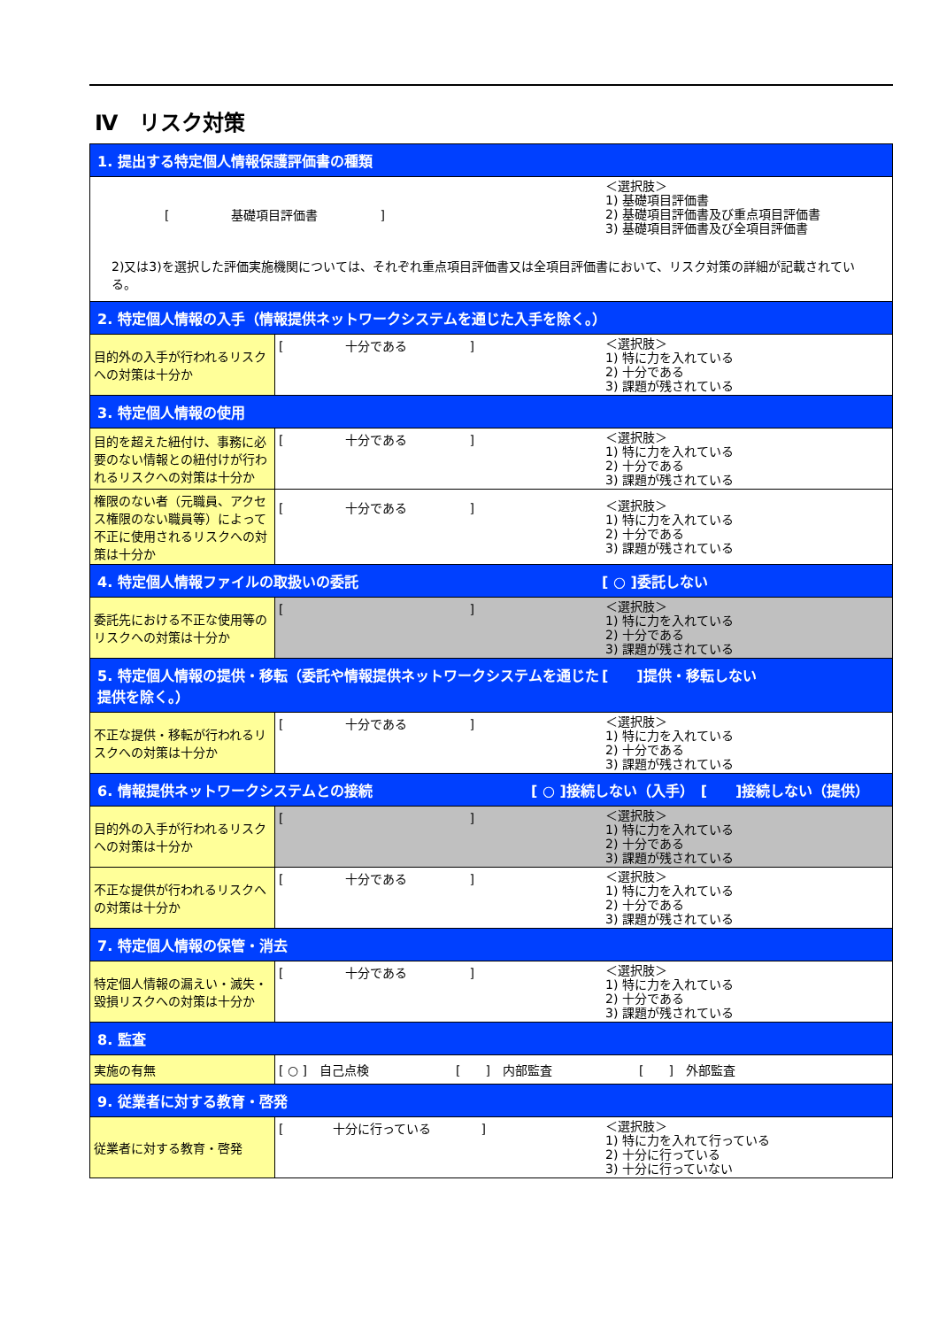Ⅳ　リスク対策
| 1. 提出する特定個人情報保護評価書の種類 | |
| [ 基礎項目評価書 ] ＜選択肢＞ 1) 基礎項目評価書 2) 基礎項目評価書及び重点項目評価書 3) 基礎項目評価書及び全項目評価書 2)又は3)を選択した評価実施機関については、それぞれ重点項目評価書又は全項目評価書において、リスク対策の詳細が記載されている。 | |
| 2. 特定個人情報の入手（情報提供ネットワークシステムを通じた入手を除く。） | |
| 目的外の入手が行われるリスクへの対策は十分か | [ 十分である ] ＜選択肢＞ 1) 特に力を入れている 2) 十分である 3) 課題が残されている |
| 3. 特定個人情報の使用 | |
| 目的を超えた紐付け、事務に必要のない情報との紐付けが行われるリスクへの対策は十分か | [ 十分である ] ＜選択肢＞ 1) 特に力を入れている 2) 十分である 3) 課題が残されている |
| 権限のない者（元職員、アクセス権限のない職員等）によって不正に使用されるリスクへの対策は十分か | [ 十分である ] ＜選択肢＞ 1) 特に力を入れている 2) 十分である 3) 課題が残されている |
| 4. 特定個人情報ファイルの取扱いの委託 [ ○ ]委託しない | |
| 委託先における不正な使用等のリスクへの対策は十分か | [ ] ＜選択肢＞ 1) 特に力を入れている 2) 十分である 3) 課題が残されている |
| 5. 特定個人情報の提供・移転（委託や情報提供ネットワークシステムを通じた提供を除く。） [ ]提供・移転しない | |
| 不正な提供・移転が行われるリスクへの対策は十分か | [ 十分である ] ＜選択肢＞ 1) 特に力を入れている 2) 十分である 3) 課題が残されている |
| 6. 情報提供ネットワークシステムとの接続 [ ○ ]接続しない（入手） [ ]接続しない（提供） | |
| 目的外の入手が行われるリスクへの対策は十分か | [ ] ＜選択肢＞ 1) 特に力を入れている 2) 十分である 3) 課題が残されている |
| 不正な提供が行われるリスクへの対策は十分か | [ 十分である ] ＜選択肢＞ 1) 特に力を入れている 2) 十分である 3) 課題が残されている |
| 7. 特定個人情報の保管・消去 | |
| 特定個人情報の漏えい・滅失・毀損リスクへの対策は十分か | [ 十分である ] ＜選択肢＞ 1) 特に力を入れている 2) 十分である 3) 課題が残されている |
| 8. 監査 | |
| 実施の有無 | [ ○ ] 自己点検 [ ] 内部監査 [ ] 外部監査 |
| 9. 従業者に対する教育・啓発 | |
| 従業者に対する教育・啓発 | [ 十分に行っている ] ＜選択肢＞ 1) 特に力を入れて行っている 2) 十分に行っている 3) 十分に行っていない |